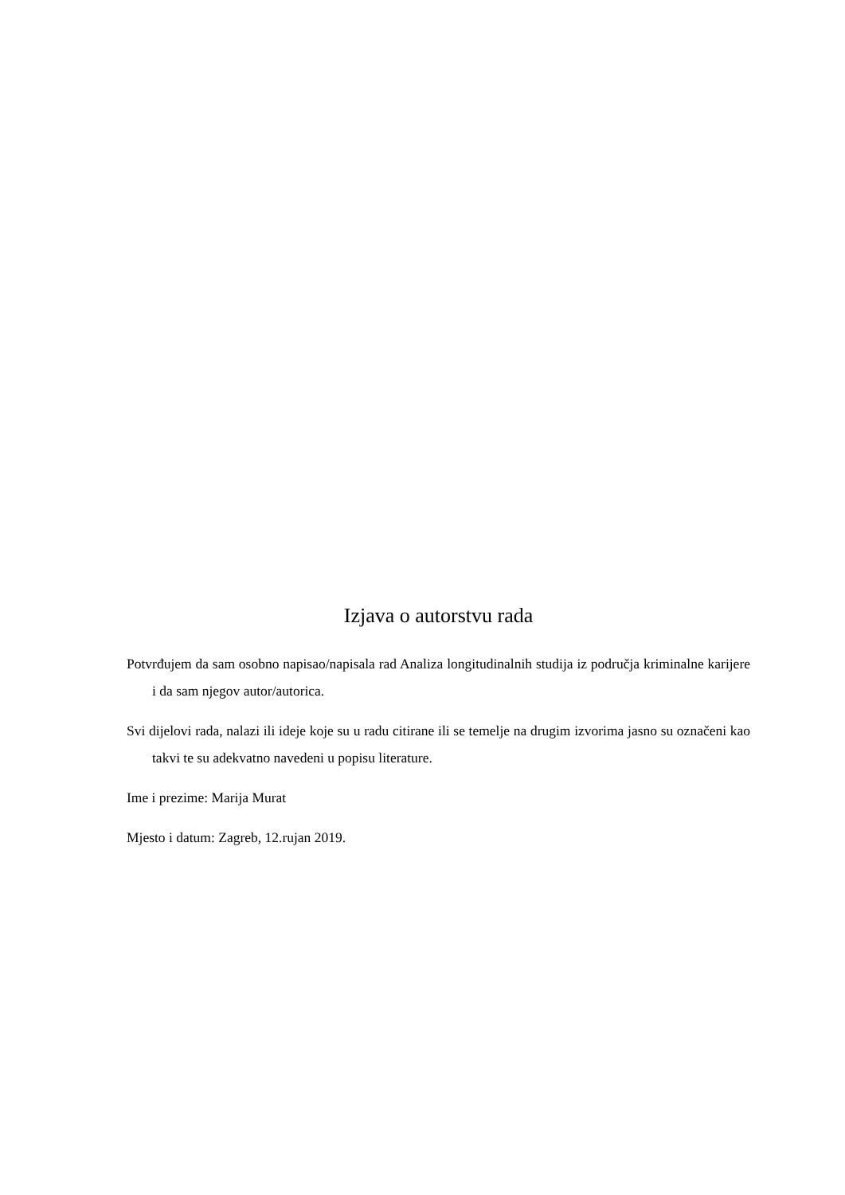Izjava o autorstvu rada
Potvrđujem da sam osobno napisao/napisala rad Analiza longitudinalnih studija iz područja kriminalne karijere i da sam njegov autor/autorica.
Svi dijelovi rada, nalazi ili ideje koje su u radu citirane ili se temelje na drugim izvorima jasno su označeni kao takvi te su adekvatno navedeni u popisu literature.
Ime i prezime: Marija Murat
Mjesto i datum: Zagreb, 12.rujan 2019.